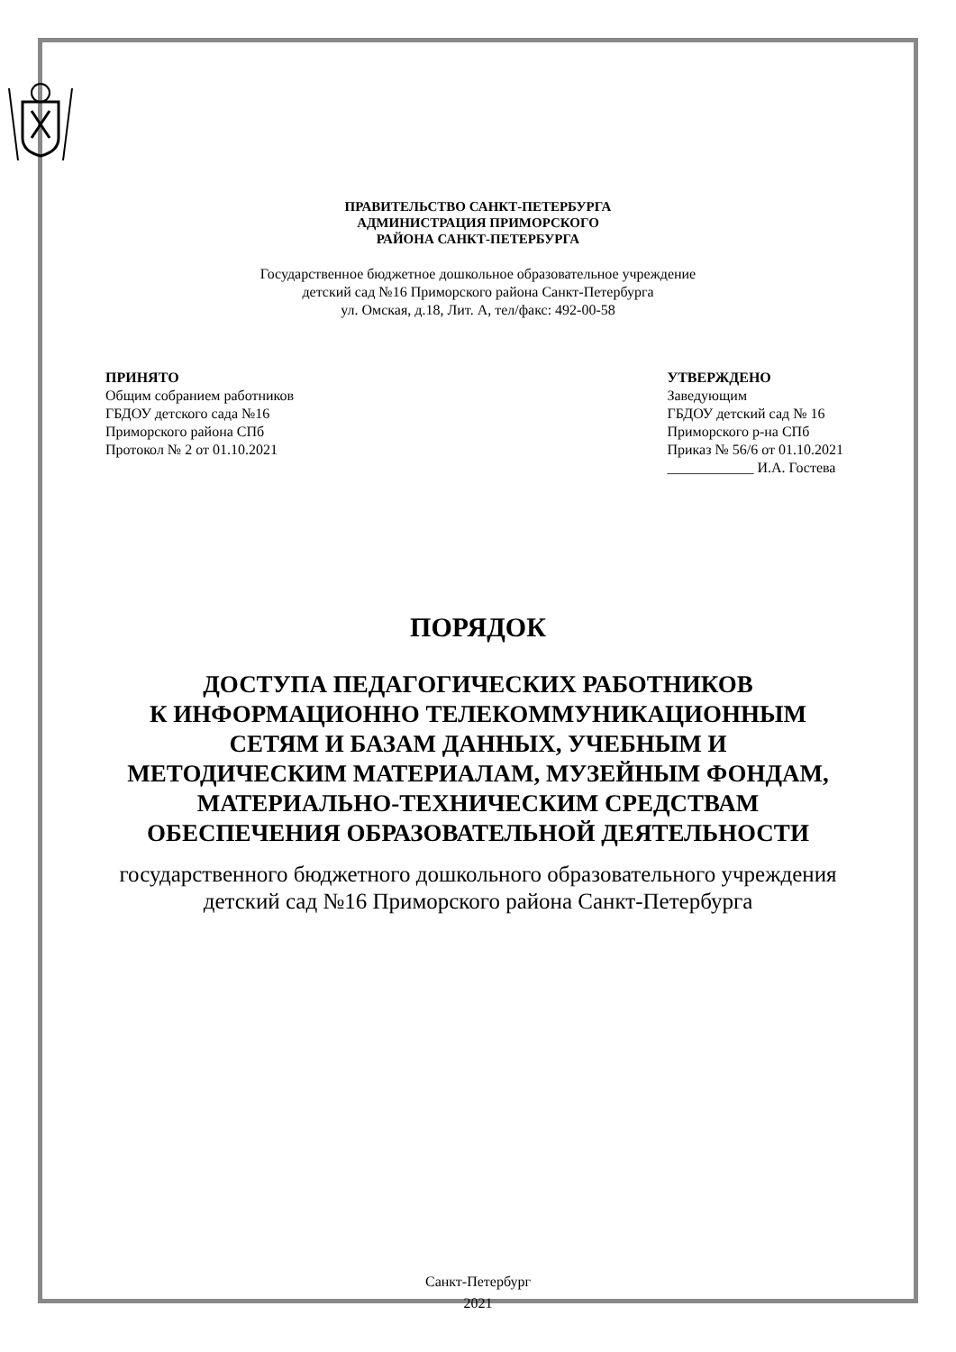ПРАВИТЕЛЬСТВО САНКТ-ПЕТЕРБУРГА
АДМИНИСТРАЦИЯ ПРИМОРСКОГО
РАЙОНА САНКТ-ПЕТЕРБУРГА
Государственное бюджетное дошкольное образовательное учреждение
детский сад №16 Приморского района Санкт-Петербурга
ул. Омская, д.18, Лит. А, тел/факс: 492-00-58
ПРИНЯТО
Общим собранием работников
ГБДОУ детского сада №16
Приморского района СПб
Протокол № 2 от 01.10.2021
УТВЕРЖДЕНО
Заведующим
ГБДОУ детский сад № 16
Приморского р-на СПб
Приказ № 56/6 от 01.10.2021
____________ И.А. Гостева
ПОРЯДОК
ДОСТУПА ПЕДАГОГИЧЕСКИХ РАБОТНИКОВ
К ИНФОРМАЦИОННО ТЕЛЕКОММУНИКАЦИОННЫМ
СЕТЯМ И БАЗАМ ДАННЫХ, УЧЕБНЫМ И
МЕТОДИЧЕСКИМ МАТЕРИАЛАМ, МУЗЕЙНЫМ ФОНДАМ,
МАТЕРИАЛЬНО-ТЕХНИЧЕСКИМ СРЕДСТВАМ
ОБЕСПЕЧЕНИЯ ОБРАЗОВАТЕЛЬНОЙ ДЕЯТЕЛЬНОСТИ
государственного бюджетного дошкольного образовательного учреждения
детский сад №16 Приморского района Санкт-Петербурга
Санкт-Петербург
2021